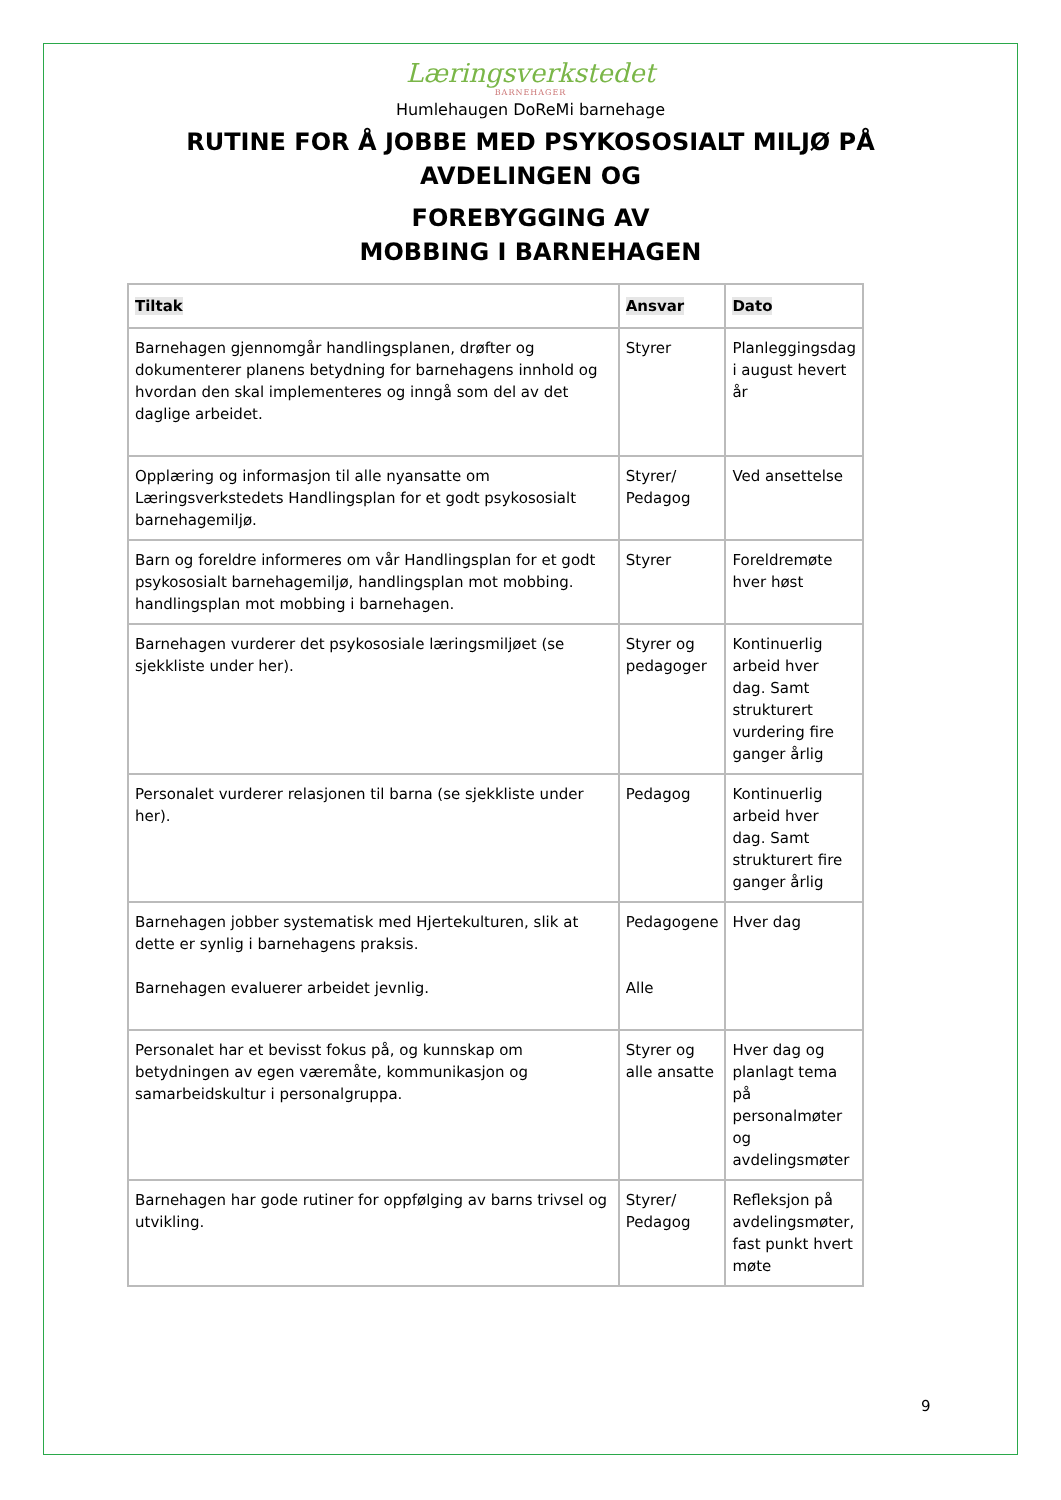Læringsverkstedet
BARNEHAGER
Humlehaugen DoReMi barnehage
RUTINE FOR Å JOBBE MED PSYKOSOSIALT MILJØ PÅ
AVDELINGEN OG
FOREBYGGING AV
MOBBING I BARNEHAGEN
| Tiltak | Ansvar | Dato |
| --- | --- | --- |
| Barnehagen gjennomgår handlingsplanen, drøfter og dokumenterer planens betydning for barnehagens innhold og hvordan den skal implementeres og inngå som del av det daglige arbeidet. | Styrer | Planleggingsdag i august hevert år |
| Opplæring og informasjon til alle nyansatte om Læringsverkstedets Handlingsplan for et godt psykososialt barnehagemiljø. | Styrer/ Pedagog | Ved ansettelse |
| Barn og foreldre informeres om vår Handlingsplan for et godt psykososialt barnehagemiljø, handlingsplan mot mobbing. handlingsplan mot mobbing i barnehagen. | Styrer | Foreldremøte hver høst |
| Barnehagen vurderer det psykososiale læringsmiljøet (se sjekkliste under her). | Styrer og pedagoger | Kontinuerlig arbeid hver dag. Samt strukturert vurdering fire ganger årlig |
| Personalet vurderer relasjonen til barna (se sjekkliste under her). | Pedagog | Kontinuerlig arbeid hver dag. Samt strukturert fire ganger årlig |
| Barnehagen jobber systematisk med Hjertekulturen, slik at dette er synlig i barnehagens praksis. Barnehagen evaluerer arbeidet jevnlig. | Pedagogene Alle | Hver dag |
| Personalet har et bevisst fokus på, og kunnskap om betydningen av egen væremåte, kommunikasjon og samarbeidskultur i personalgruppa. | Styrer og alle ansatte | Hver dag og planlagt tema på personalmøter og avdelingsmøter |
| Barnehagen har gode rutiner for oppfølging av barns trivsel og utvikling. | Styrer/ Pedagog | Refleksjon på avdelingsmøter, fast punkt hvert møte |
9